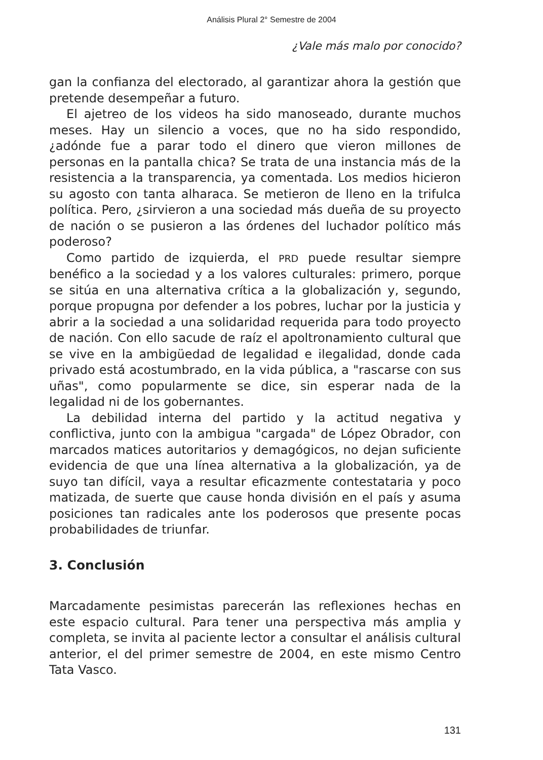Análisis Plural 2° Semestre de 2004
¿Vale más malo por conocido?
gan la confianza del electorado, al garantizar ahora la gestión que pretende desempeñar a futuro.
El ajetreo de los videos ha sido manoseado, durante muchos meses. Hay un silencio a voces, que no ha sido respondido, ¿adónde fue a parar todo el dinero que vieron millones de personas en la pantalla chica? Se trata de una instancia más de la resistencia a la transparencia, ya comentada. Los medios hicieron su agosto con tanta alharaca. Se metieron de lleno en la trifulca política. Pero, ¿sirvieron a una sociedad más dueña de su proyecto de nación o se pusieron a las órdenes del luchador político más poderoso?
Como partido de izquierda, el PRD puede resultar siempre benéfico a la sociedad y a los valores culturales: primero, porque se sitúa en una alternativa crítica a la globalización y, segundo, porque propugna por defender a los pobres, luchar por la justicia y abrir a la sociedad a una solidaridad requerida para todo proyecto de nación. Con ello sacude de raíz el apoltronamiento cultural que se vive en la ambigüedad de legalidad e ilegalidad, donde cada privado está acostumbrado, en la vida pública, a "rascarse con sus uñas", como popularmente se dice, sin esperar nada de la legalidad ni de los gobernantes.
La debilidad interna del partido y la actitud negativa y conflictiva, junto con la ambigua "cargada" de López Obrador, con marcados matices autoritarios y demagógicos, no dejan suficiente evidencia de que una línea alternativa a la globalización, ya de suyo tan difícil, vaya a resultar eficazmente contestataria y poco matizada, de suerte que cause honda división en el país y asuma posiciones tan radicales ante los poderosos que presente pocas probabilidades de triunfar.
3. Conclusión
Marcadamente pesimistas parecerán las reflexiones hechas en este espacio cultural. Para tener una perspectiva más amplia y completa, se invita al paciente lector a consultar el análisis cultural anterior, el del primer semestre de 2004, en este mismo Centro Tata Vasco.
131